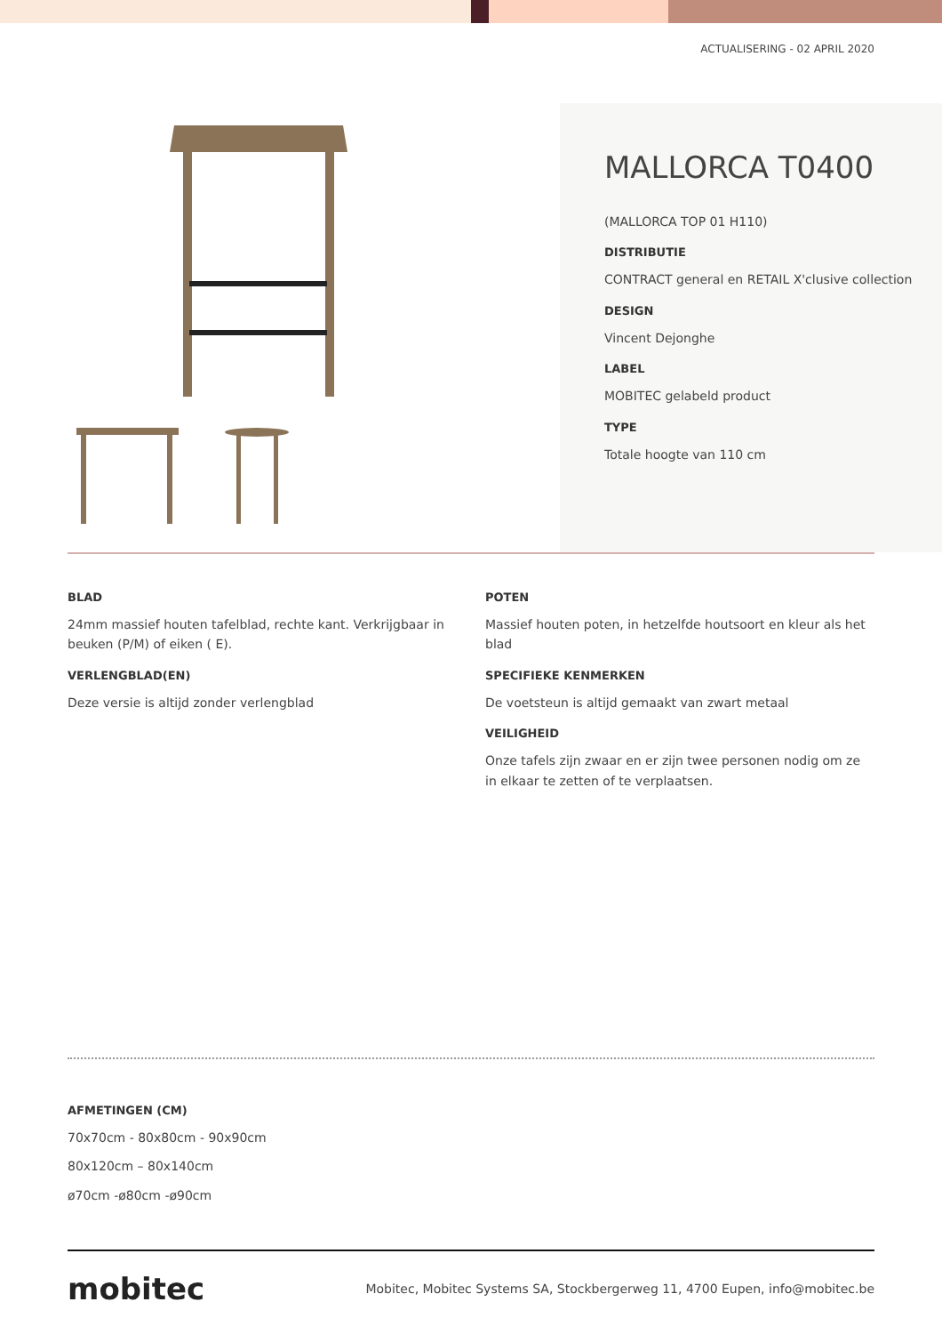ACTUALISERING - 02 APRIL 2020
MALLORCA T0400
(MALLORCA TOP 01 H110)
DISTRIBUTIE
CONTRACT general en RETAIL X'clusive collection
DESIGN
Vincent Dejonghe
LABEL
MOBITEC gelabeld product
TYPE
Totale hoogte van 110 cm
BLAD
24mm massief houten tafelblad, rechte kant. Verkrijgbaar in beuken (P/M) of eiken ( E).
VERLENGBLAD(EN)
Deze versie is altijd zonder verlengblad
POTEN
Massief houten poten, in hetzelfde houtsoort en kleur als het blad
SPECIFIEKE KENMERKEN
De voetsteun is altijd gemaakt van zwart metaal
VEILIGHEID
Onze tafels zijn zwaar en er zijn twee personen nodig om ze in elkaar te zetten of te verplaatsen.
AFMETINGEN (CM)
70x70cm - 80x80cm - 90x90cm
80x120cm – 80x140cm
ø70cm -ø80cm -ø90cm
mobitec Mobitec, Mobitec Systems SA, Stockbergerweg 11, 4700 Eupen, info@mobitec.be